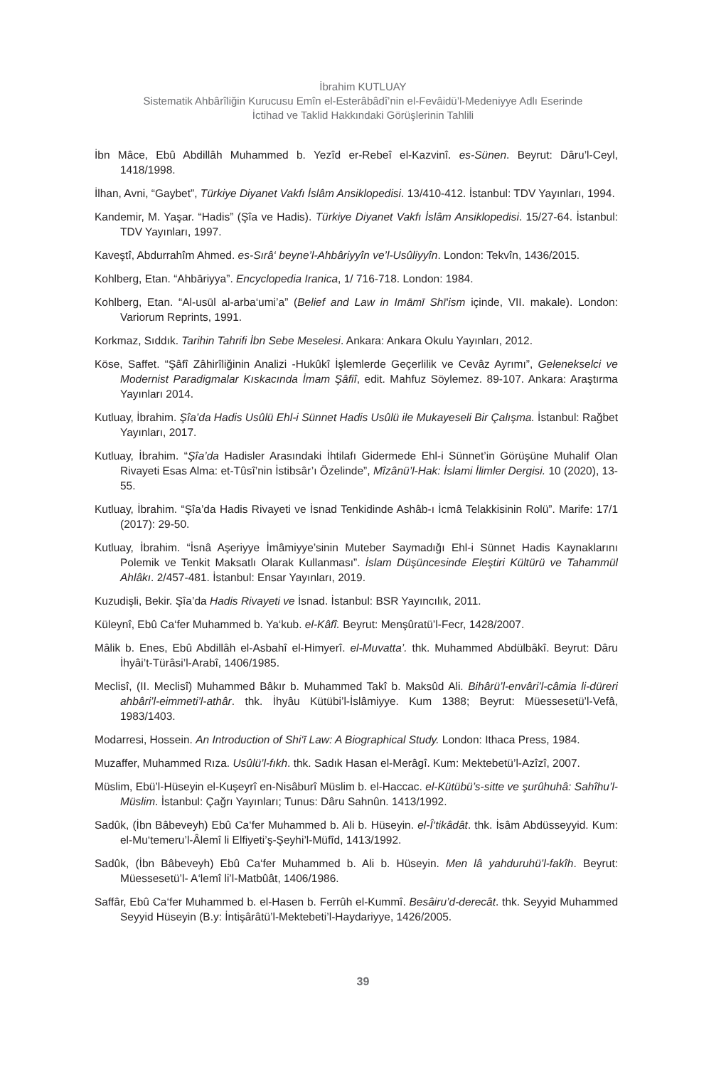İbrahim KUTLUAY
Sistematik Ahbârîliğin Kurucusu Emîn el-Esterâbâdî’nin el-Fevâidü’l-Medeniyye Adlı Eserinde
İctihad ve Taklid Hakkındaki Görüşlerinin Tahlili
İbn Mâce, Ebû Abdillâh Muhammed b. Yezîd er-Rebeî el-Kazvinî. es-Sünen. Beyrut: Dâru’l-Ceyl, 1418/1998.
İlhan, Avni, “Gaybet”, Türkiye Diyanet Vakfı İslâm Ansiklopedisi. 13/410-412. İstanbul: TDV Yayınları, 1994.
Kandemir, M. Yaşar. “Hadis” (Şîa ve Hadis). Türkiye Diyanet Vakfı İslâm Ansiklopedisi. 15/27-64. İstanbul: TDV Yayınları, 1997.
Kaveştî, Abdurrahîm Ahmed. es-Sırâ‘ beyne’l-Ahbâriyyîn ve’l-Usûliyyîn. London: Tekvîn, 1436/2015.
Kohlberg, Etan. “Ahbāriyya”. Encyclopedia Iranica, 1/ 716-718. London: 1984.
Kohlberg, Etan. “Al-usūl al-arba‘umi’a” (Belief and Law in Imāmī Shī‘ism içinde, VII. makale). London: Variorum Reprints, 1991.
Korkmaz, Sıddık. Tarihin Tahrifi İbn Sebe Meselesi. Ankara: Ankara Okulu Yayınları, 2012.
Köse, Saffet. “Şâfî Zâhirîliğinin Analizi -Hukûkî İşlemlerde Geçerlilik ve Cevâz Ayrımı”, Gelenekselci ve Modernist Paradigmalar Kıskacında İmam Şâfiî, edit. Mahfuz Söylemez. 89-107. Ankara: Araştırma Yayınları 2014.
Kutluay, İbrahim. Şîa’da Hadis Usûlü Ehl-i Sünnet Hadis Usûlü ile Mukayeseli Bir Çalışma. İstanbul: Rağbet Yayınları, 2017.
Kutluay, İbrahim. “Şîa’da Hadisler Arasındaki İhtilafı Gidermede Ehl-i Sünnet’in Görüşüne Muhalif Olan Rivayeti Esas Alma: et-Tûsî’nin İstibsâr’ı Özelinde”, Mîzânü’l-Hak: İslami İlimler Dergisi. 10 (2020), 13-55.
Kutluay, İbrahim. “Şîa’da Hadis Rivayeti ve İsnad Tenkidinde Ashâb-ı İcmâ Telakkisinin Rolü”. Marife: 17/1 (2017): 29-50.
Kutluay, İbrahim. “İsnâ Aşeriyye İmâmiyye’sinin Muteber Saymadığı Ehl-i Sünnet Hadis Kaynaklarını Polemik ve Tenkit Maksatlı Olarak Kullanması”. İslam Düşüncesinde Eleştiri Kültürü ve Tahammül Ahlâkı. 2/457-481. İstanbul: Ensar Yayınları, 2019.
Kuzudişli, Bekir. Şîa’da Hadis Rivayeti ve İsnad. İstanbul: BSR Yayıncılık, 2011.
Küleynî, Ebû Ca‘fer Muhammed b. Ya‘kub. el-Kâfî. Beyrut: Menşûratü’l-Fecr, 1428/2007.
Mâlik b. Enes, Ebû Abdillâh el-Asbahî el-Himyerî. el-Muvatta’. thk. Muhammed Abdülbâkî. Beyrut: Dâru İhyâi’t-Türâsi’l-Arabî, 1406/1985.
Meclisî, (II. Meclisî) Muhammed Bâkır b. Muhammed Takî b. Maksûd Ali. Bihârü’l-envâri’l-câmia li-düreri ahbâri’l-eimmeti’l-athâr. thk. İhyâu Kütübi’l-İslâmiyye. Kum 1388; Beyrut: Müessesetü’l-Vefâ, 1983/1403.
Modarresi, Hossein. An Introduction of Shi‘ī Law: A Biographical Study. London: Ithaca Press, 1984.
Muzaffer, Muhammed Rıza. Usûlü’l-fıkh. thk. Sadık Hasan el-Merâgî. Kum: Mektebetü’l-Azîzî, 2007.
Müslim, Ebü’l-Hüseyin el-Kuşeyrî en-Nisâburî Müslim b. el-Haccac. el-Kütübü’s-sitte ve şurûhuhâ: Sahîhu’l-Müslim. İstanbul: Çağrı Yayınları; Tunus: Dâru Sahnûn. 1413/1992.
Sadûk, (İbn Bâbeveyh) Ebû Ca‘fer Muhammed b. Ali b. Hüseyin. el-Î‘tikâdât. thk. İsâm Abdüsseyyid. Kum: el-Mu‘temeru’l-Âlemî li Elfiyeti’ş-Şeyhi’l-Müfîd, 1413/1992.
Sadûk, (İbn Bâbeveyh) Ebû Ca‘fer Muhammed b. Ali b. Hüseyin. Men lâ yahduruhü’l-fakîh. Beyrut: Müessesetü’l- A‘lemî li’l-Matbûât, 1406/1986.
Saffâr, Ebû Ca‘fer Muhammed b. el-Hasen b. Ferrûh el-Kummî. Besâiru’d-derecât. thk. Seyyid Muhammed Seyyid Hüseyin (B.y: İntişârâtü’l-Mektebeti’l-Haydariyye, 1426/2005.
39